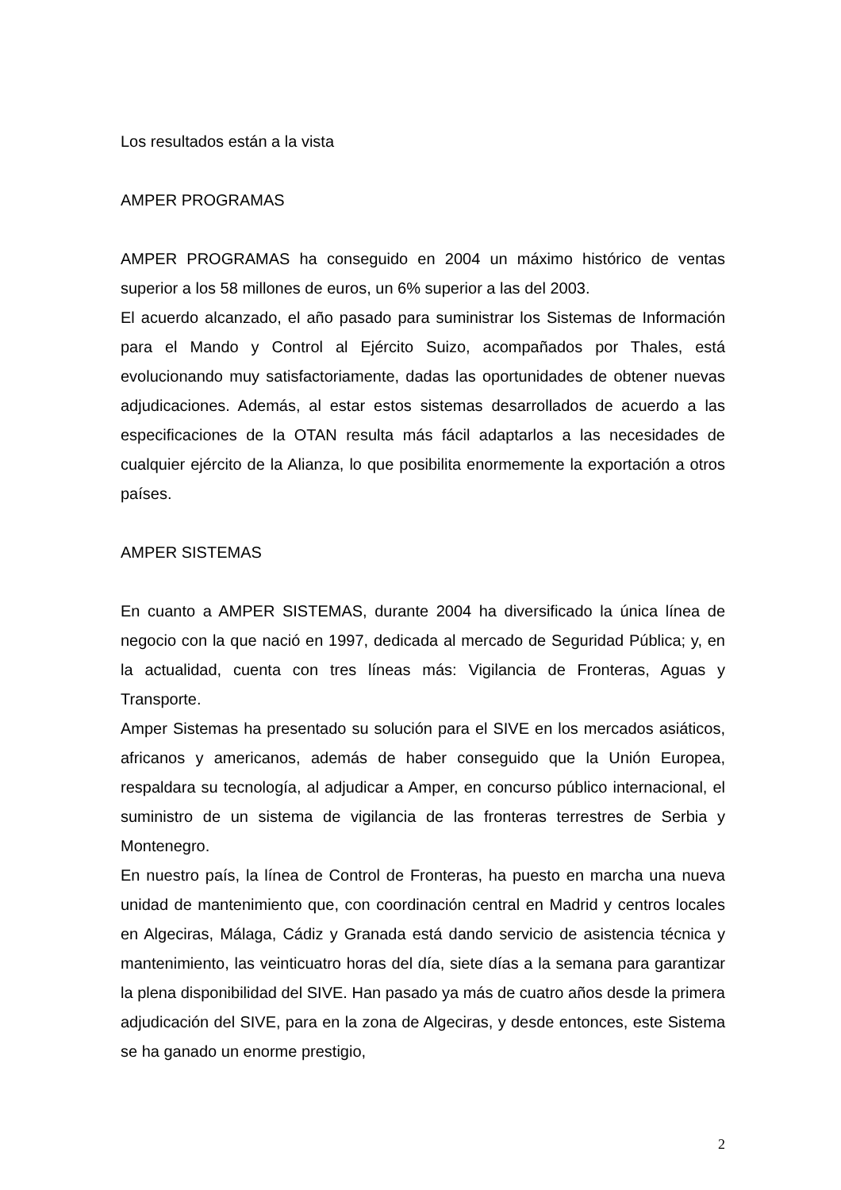Los resultados están a la vista
AMPER PROGRAMAS
AMPER PROGRAMAS ha conseguido en 2004 un máximo histórico de ventas superior a los 58 millones de euros, un 6% superior a las del 2003.
El acuerdo alcanzado, el año pasado para suministrar los Sistemas de Información para el Mando y Control al Ejército Suizo, acompañados por Thales, está evolucionando muy satisfactoriamente, dadas las oportunidades de obtener nuevas adjudicaciones. Además, al estar estos sistemas desarrollados de acuerdo a las especificaciones de la OTAN resulta más fácil adaptarlos a las necesidades de cualquier ejército de la Alianza, lo que posibilita enormemente la exportación a otros países.
AMPER SISTEMAS
En cuanto a AMPER SISTEMAS, durante 2004 ha diversificado la única línea de negocio con la que nació en 1997, dedicada al mercado de Seguridad Pública; y, en la actualidad, cuenta con tres líneas más: Vigilancia de Fronteras, Aguas y Transporte.
Amper Sistemas ha presentado su solución para el SIVE en los mercados asiáticos, africanos y americanos, además de haber conseguido que la Unión Europea, respaldara su tecnología, al adjudicar a Amper, en concurso público internacional, el suministro de un sistema de vigilancia de las fronteras terrestres de Serbia y Montenegro.
En nuestro país, la línea de Control de Fronteras, ha puesto en marcha una nueva unidad de mantenimiento que, con coordinación central en Madrid y centros locales en Algeciras, Málaga, Cádiz y Granada está dando servicio de asistencia técnica y mantenimiento, las veinticuatro horas del día, siete días a la semana para garantizar la plena disponibilidad del SIVE. Han pasado ya más de cuatro años desde la primera adjudicación del SIVE, para en la zona de Algeciras, y desde entonces, este Sistema se ha ganado un enorme prestigio,
2